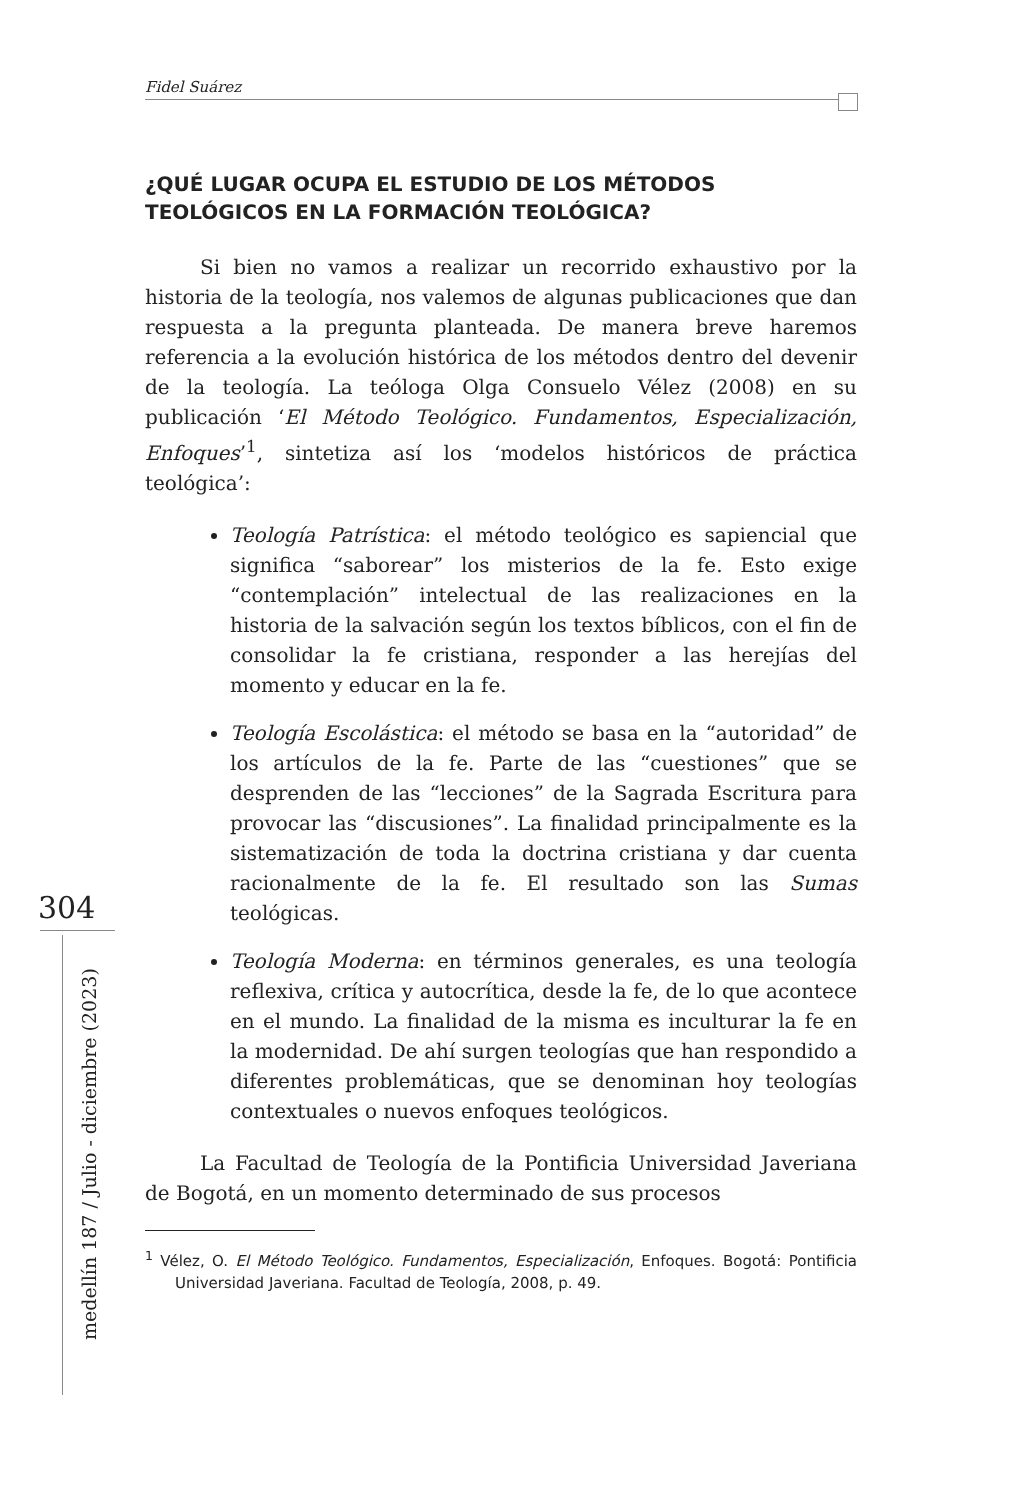Fidel Suárez
304
medellín 187 / Julio - diciembre (2023)
¿QUÉ LUGAR OCUPA EL ESTUDIO DE LOS MÉTODOS TEOLÓGICOS EN LA FORMACIÓN TEOLÓGICA?
Si bien no vamos a realizar un recorrido exhaustivo por la historia de la teología, nos valemos de algunas publicaciones que dan respuesta a la pregunta planteada. De manera breve haremos referencia a la evolución histórica de los métodos dentro del devenir de la teología. La teóloga Olga Consuelo Vélez (2008) en su publicación ‘El Método Teológico. Fundamentos, Especialización, Enfoques’<sup>1</sup>, sintetiza así los ‘modelos históricos de práctica teológica’:
Teología Patrística: el método teológico es sapiencial que significa “saborear” los misterios de la fe. Esto exige “contemplación” intelectual de las realizaciones en la historia de la salvación según los textos bíblicos, con el fin de consolidar la fe cristiana, responder a las herejías del momento y educar en la fe.
Teología Escolástica: el método se basa en la “autoridad” de los artículos de la fe. Parte de las “cuestiones” que se desprenden de las “lecciones” de la Sagrada Escritura para provocar las “discusiones”. La finalidad principalmente es la sistematización de toda la doctrina cristiana y dar cuenta racionalmente de la fe. El resultado son las Sumas teológicas.
Teología Moderna: en términos generales, es una teología reflexiva, crítica y autocrítica, desde la fe, de lo que acontece en el mundo. La finalidad de la misma es inculturar la fe en la modernidad. De ahí surgen teologías que han respondido a diferentes problemáticas, que se denominan hoy teologías contextuales o nuevos enfoques teológicos.
La Facultad de Teología de la Pontificia Universidad Javeriana de Bogotá, en un momento determinado de sus procesos
<sup>1</sup> Vélez, O. El Método Teológico. Fundamentos, Especialización, Enfoques. Bogotá: Pontificia Universidad Javeriana. Facultad de Teología, 2008, p. 49.